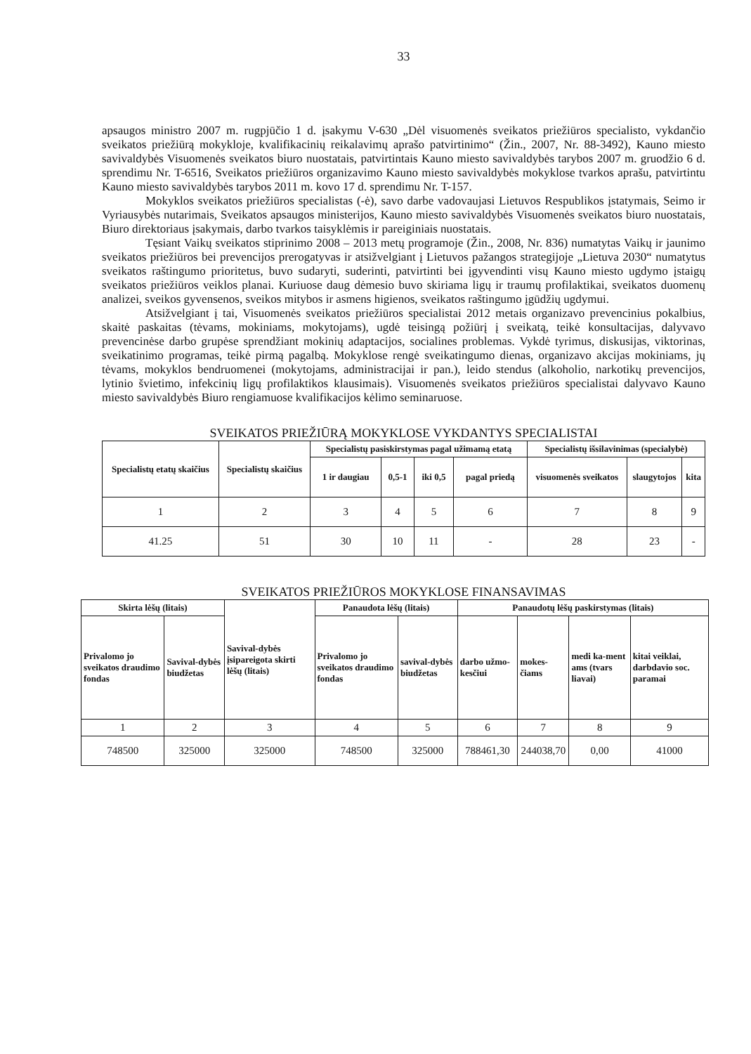33
apsaugos ministro 2007 m. rugpjūčio 1 d. įsakymu V-630 „Dėl visuomenės sveikatos priežiūros specialisto, vykdančio sveikatos priežiūrą mokykloje, kvalifikacinių reikalavimų aprašo patvirtinimo“ (Žin., 2007, Nr. 88-3492), Kauno miesto savivaldybės Visuomenės sveikatos biuro nuostatais, patvirtintais Kauno miesto savivaldybės tarybos 2007 m. gruodžio 6 d. sprendimu Nr. T-6516, Sveikatos priežiūros organizavimo Kauno miesto savivaldybės mokyklose tvarkos aprašu, patvirtintu Kauno miesto savivaldybės tarybos 2011 m. kovo 17 d. sprendimu Nr. T-157.
Mokyklos sveikatos priežiūros specialistas (-ė), savo darbe vadovaujasi Lietuvos Respublikos įstatymais, Seimo ir Vyriausybės nutarimais, Sveikatos apsaugos ministerijos, Kauno miesto savivaldybės Visuomenės sveikatos biuro nuostatais, Biuro direktoriaus įsakymais, darbo tvarkos taisyklėmis ir pareiginiais nuostatais.
Tęsiant Vaikų sveikatos stiprinimo 2008 – 2013 metų programoje (Žin., 2008, Nr. 836) numatytas Vaikų ir jaunimo sveikatos priežiūros bei prevencijos prerogatyvas ir atsižvelgiant į Lietuvos pažangos strategijoje „Lietuva 2030“ numatytus sveikatos raštingumo prioritetus, buvo sudaryti, suderinti, patvirtinti bei įgyvendinti visų Kauno miesto ugdymo įstaigų sveikatos priežiūros veiklos planai. Kuriuose daug dėmesio buvo skiriama ligų ir traumų profilaktikai, sveikatos duomenų analizei, sveikos gyvensenos, sveikos mitybos ir asmens higienos, sveikatos raštingumo įgūdžių ugdymui.
Atsižvelgiant į tai, Visuomenės sveikatos priežiūros specialistai 2012 metais organizavo prevencinius pokalbius, skaitė paskaitas (tėvams, mokiniams, mokytojams), ugdė teisingą požiūrį į sveikatą, teikė konsultacijas, dalyvavo prevencinėse darbo grupėse sprendžiant mokinių adaptacijos, socialines problemas. Vykdė tyrimus, diskusijas, viktorinas, sveikatinimo programas, teikė pirmą pagalbą. Mokyklose rengė sveikatingumo dienas, organizavo akcijas mokiniams, jų tėvams, mokyklos bendruomenei (mokytojams, administracijai ir pan.), leido stendus (alkoholio, narkotikų prevencijos, lytinio švietimo, infekcinių ligų profilaktikos klausimais). Visuomenės sveikatos priežiūros specialistai dalyvavo Kauno miesto savivaldybės Biuro rengiamuose kvalifikacijos kėlimo seminaruose.
SVEIKATOS PRIEŽIŪRĄ MOKYKLOSE VYKDANTYS SPECIALISTAI
| Specialistų etatų skaičius | Specialistų skaičius | Specialistų pasiskirstymas pagal užimamą etatą | | | | Specialistų išsilavinimas (specialybė) | | |
| --- | --- | --- | --- | --- | --- | --- | --- | --- |
| | | 1 ir daugiau | 0,5-1 | iki 0,5 | pagal priedą | visuomenės sveikatos | slaugytojos | kita |
| 1 | 2 | 3 | 4 | 5 | 6 | 7 | 8 | 9 |
| 41.25 | 51 | 30 | 10 | 11 | - | 28 | 23 | - |
SVEIKATOS PRIEŽIŪROS MOKYKLOSE FINANSAVIMAS
| Skirta lėšų (litais) | | Savival-dybės įsipareigota skirti lėšų (litais) | Panaudota lėšų (litais) | | Panaudotų lėšų paskirstymas (litais) | | | |
| --- | --- | --- | --- | --- | --- | --- | --- | --- |
| Privalomo jo sveikatos draudimo fondas | Savival-dybės biudžetas | | Privalomo jo sveikatos draudimo fondas | savival-dybės biudžetas | darbo užmo-kesčiui | mokes-čiams | medi ka-ment ams (tvars liavai) | kitai veiklai, darbdavio soc. paramai |
| 1 | 2 | 3 | 4 | 5 | 6 | 7 | 8 | 9 |
| 748500 | 325000 | 325000 | 748500 | 325000 | 788461,30 | 244038,70 | 0,00 | 41000 |